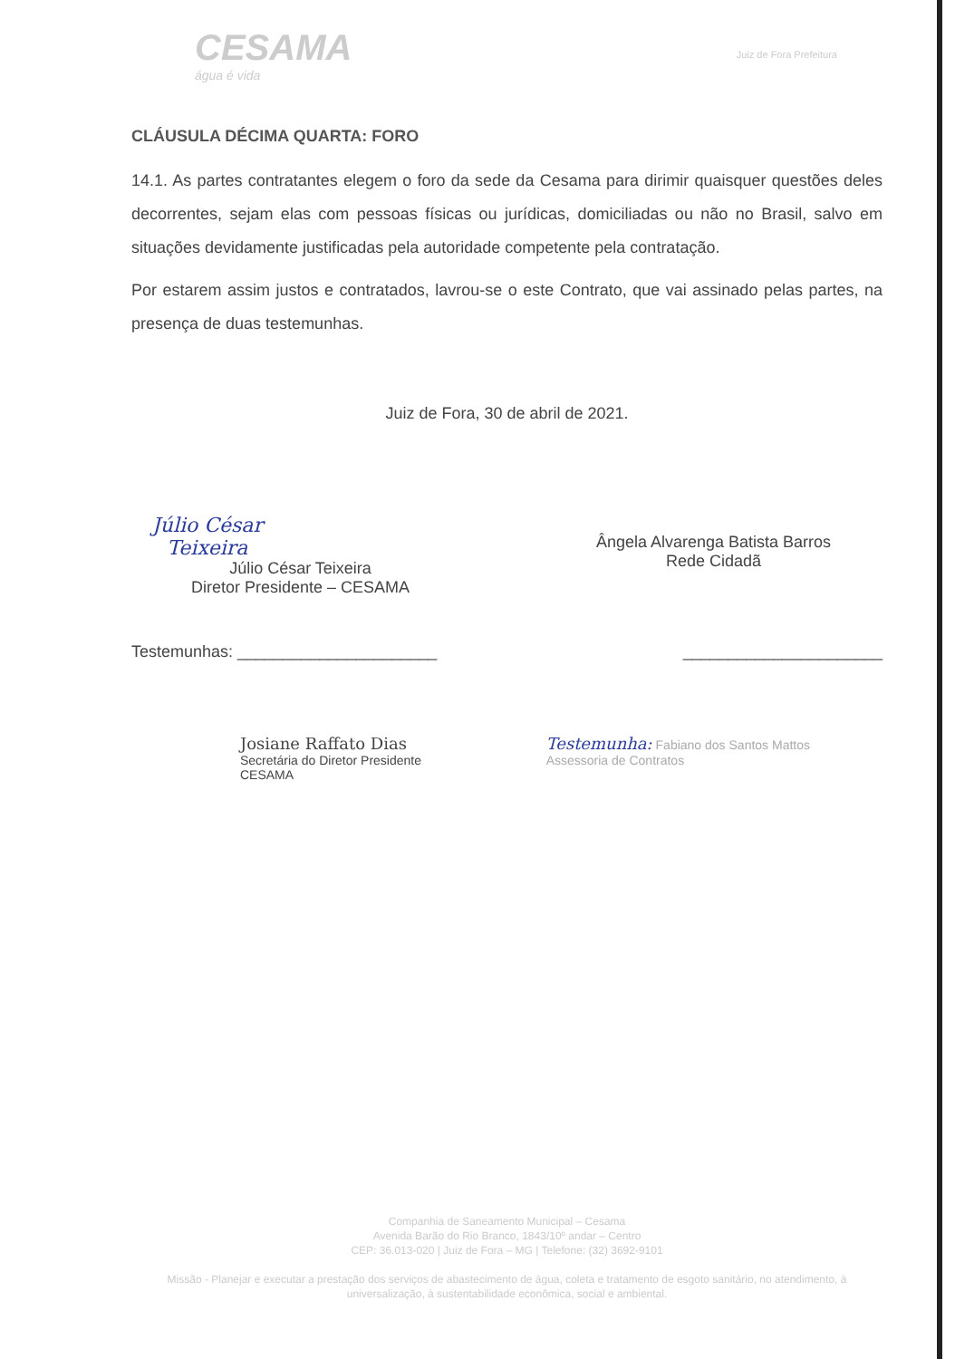CESAMA
água é vida
Juiz de Fora Prefeitura
CLÁUSULA DÉCIMA QUARTA: FORO
14.1. As partes contratantes elegem o foro da sede da Cesama para dirimir quaisquer questões deles decorrentes, sejam elas com pessoas físicas ou jurídicas, domiciliadas ou não no Brasil, salvo em situações devidamente justificadas pela autoridade competente pela contratação.
Por estarem assim justos e contratados, lavrou-se o este Contrato, que vai assinado pelas partes, na presença de duas testemunhas.
Juiz de Fora, 30 de abril de 2021.
Júlio César Teixeira
Júlio César Teixeira
Diretor Presidente – CESAMA
Ângela Alvarenga Batista Barros
Rede Cidadã
Testemunhas: ______________________ ______________________
Josiane Raffato Dias
Secretária do Diretor Presidente
CESAMA
Testemunha: Fabiano dos Santos Mattos
Assessoria de Contratos
Companhia de Saneamento Municipal – Cesama
Avenida Barão do Rio Branco, 1843/10º andar – Centro
CEP: 36.013-020 | Juiz de Fora – MG | Telefone: (32) 3692-9101
Missão - Planejar e executar a prestação dos serviços de abastecimento de água, coleta e tratamento de esgoto sanitário, no atendimento, à universalização, à sustentabilidade econômica, social e ambiental.